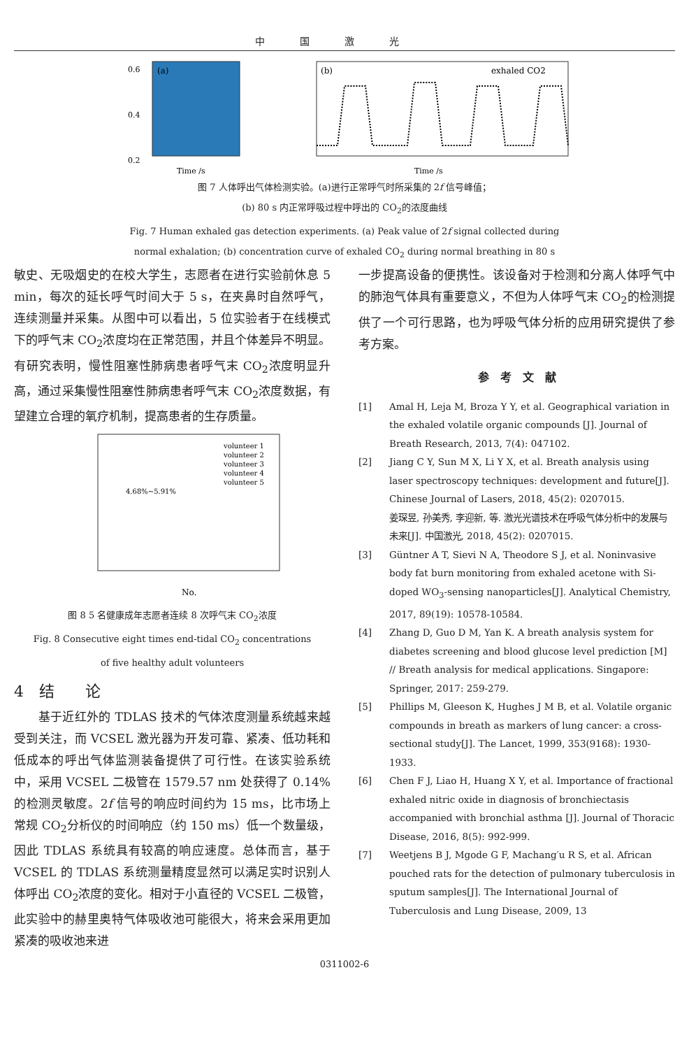中国激光
(a)
0.6
0.4
0.2
Time /s
(b)
exhaled CO2
Time /s
图 7 人体呼出气体检测实验。(a)进行正常呼气时所采集的 2f 信号峰值；
(b) 80 s 内正常呼吸过程中呼出的 CO<sub>2</sub>的浓度曲线
Fig. 7 Human exhaled gas detection experiments. (a) Peak value of 2f signal collected during
normal exhalation; (b) concentration curve of exhaled CO<sub>2</sub> during normal breathing in 80 s
敏史、无吸烟史的在校大学生，志愿者在进行实验前休息 5 min，每次的延长呼气时间大于 5 s，在夹鼻时自然呼气，连续测量并采集。从图中可以看出，5 位实验者于在线模式下的呼气末 CO<sub>2</sub>浓度均在正常范围，并且个体差异不明显。有研究表明，慢性阻塞性肺病患者呼气末 CO<sub>2</sub>浓度明显升高，通过采集慢性阻塞性肺病患者呼气末 CO<sub>2</sub>浓度数据，有望建立合理的氧疗机制，提高患者的生存质量。
4.68%~5.91%
volunteer 1
volunteer 2
volunteer 3
volunteer 4
volunteer 5
No.
图 8 5 名健康成年志愿者连续 8 次呼气末 CO<sub>2</sub>浓度
Fig. 8 Consecutive eight times end-tidal CO<sub>2</sub> concentrations
of five healthy adult volunteers
4　结　　论
　　基于近红外的 TDLAS 技术的气体浓度测量系统越来越受到关注，而 VCSEL 激光器为开发可靠、紧凑、低功耗和低成本的呼出气体监测装备提供了可行性。在该实验系统中，采用 VCSEL 二极管在 1579.57 nm 处获得了 0.14%的检测灵敏度。2f 信号的响应时间约为 15 ms，比市场上常规 CO<sub>2</sub>分析仪的时间响应（约 150 ms）低一个数量级，因此 TDLAS 系统具有较高的响应速度。总体而言，基于 VCSEL 的 TDLAS 系统测量精度显然可以满足实时识别人体呼出 CO<sub>2</sub>浓度的变化。相对于小直径的 VCSEL 二极管，此实验中的赫里奥特气体吸收池可能很大，将来会采用更加紧凑的吸收池来进
一步提高设备的便携性。该设备对于检测和分离人体呼气中的肺泡气体具有重要意义，不但为人体呼气末 CO<sub>2</sub>的检测提供了一个可行思路，也为呼吸气体分析的应用研究提供了参考方案。
参　考　文　献
[1] Amal H, Leja M, Broza Y Y, et al. Geographical variation in the exhaled volatile organic compounds [J]. Journal of Breath Research, 2013, 7(4): 047102.
[2] Jiang C Y, Sun M X, Li Y X, et al. Breath analysis using laser spectroscopy techniques: development and future[J]. Chinese Journal of Lasers, 2018, 45(2): 0207015.
姜琛昱, 孙美秀, 李迎新, 等. 激光光谱技术在呼吸气体分析中的发展与未来[J]. 中国激光, 2018, 45(2): 0207015.
[3] Güntner A T, Sievi N A, Theodore S J, et al. Noninvasive body fat burn monitoring from exhaled acetone with Si-doped WO<sub>3</sub>-sensing nanoparticles[J]. Analytical Chemistry, 2017, 89(19): 10578-10584.
[4] Zhang D, Guo D M, Yan K. A breath analysis system for diabetes screening and blood glucose level prediction [M] // Breath analysis for medical applications. Singapore: Springer, 2017: 259-279.
[5] Phillips M, Gleeson K, Hughes J M B, et al. Volatile organic compounds in breath as markers of lung cancer: a cross-sectional study[J]. The Lancet, 1999, 353(9168): 1930-1933.
[6] Chen F J, Liao H, Huang X Y, et al. Importance of fractional exhaled nitric oxide in diagnosis of bronchiectasis accompanied with bronchial asthma [J]. Journal of Thoracic Disease, 2016, 8(5): 992-999.
[7] Weetjens B J, Mgode G F, Machang′u R S, et al. African pouched rats for the detection of pulmonary tuberculosis in sputum samples[J]. The International Journal of Tuberculosis and Lung Disease, 2009, 13
0311002-6